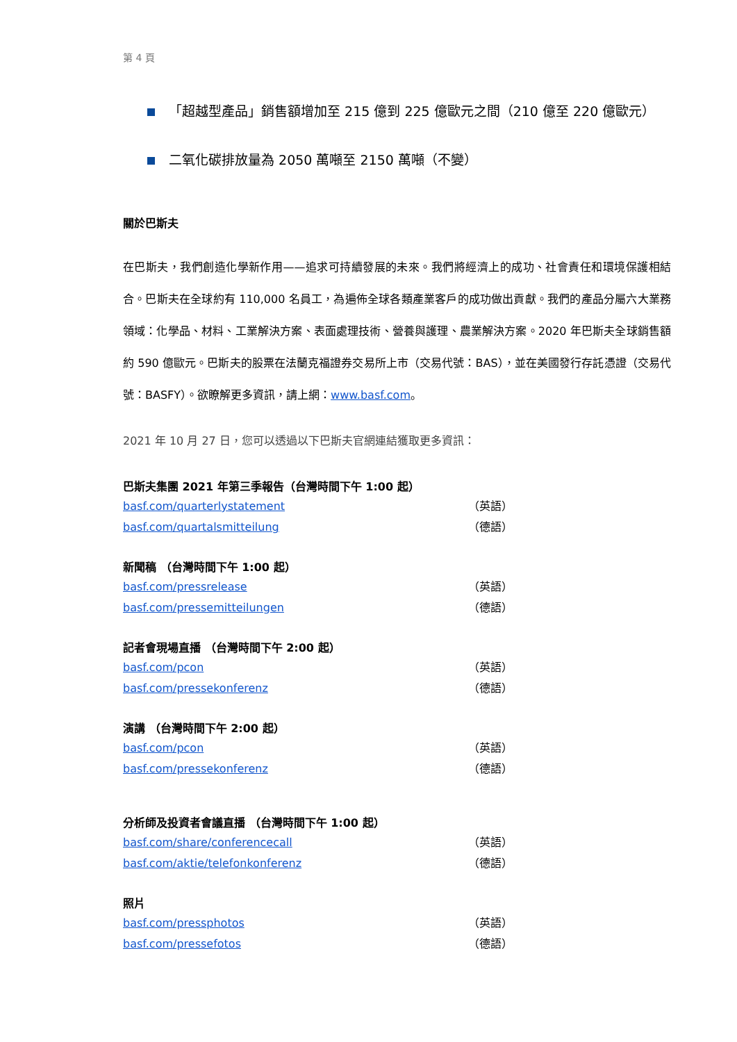第 4 頁
「超越型產品」銷售額增加至 215 億到 225 億歐元之間（210 億至 220 億歐元）
二氧化碳排放量為 2050 萬噸至 2150 萬噸（不變）
關於巴斯夫
在巴斯夫，我們創造化學新作用——追求可持續發展的未來。我們將經濟上的成功、社會責任和環境保護相結合。巴斯夫在全球約有 110,000 名員工，為遍佈全球各類產業客戶的成功做出貢獻。我們的產品分屬六大業務領域：化學品、材料、工業解決方案、表面處理技術、營養與護理、農業解決方案。2020 年巴斯夫全球銷售額約 590 億歐元。巴斯夫的股票在法蘭克福證券交易所上市（交易代號：BAS），並在美國發行存託憑證（交易代號：BASFY）。欲瞭解更多資訊，請上網：www.basf.com。
2021 年 10 月 27 日，您可以透過以下巴斯夫官網連結獲取更多資訊：
巴斯夫集團 2021 年第三季報告（台灣時間下午 1:00 起）
basf.com/quarterlystatement （英語）
basf.com/quartalsmitteilung （德語）
新聞稿 （台灣時間下午 1:00 起）
basf.com/pressrelease （英語）
basf.com/pressemitteilungen （德語）
記者會現場直播 （台灣時間下午 2:00 起）
basf.com/pcon （英語）
basf.com/pressekonferenz （德語）
演講 （台灣時間下午 2:00 起）
basf.com/pcon （英語）
basf.com/pressekonferenz （德語）
分析師及投資者會議直播 （台灣時間下午 1:00 起）
basf.com/share/conferencecall （英語）
basf.com/aktie/telefonkonferenz （德語）
照片
basf.com/pressphotos （英語）
basf.com/pressefotos （德語）